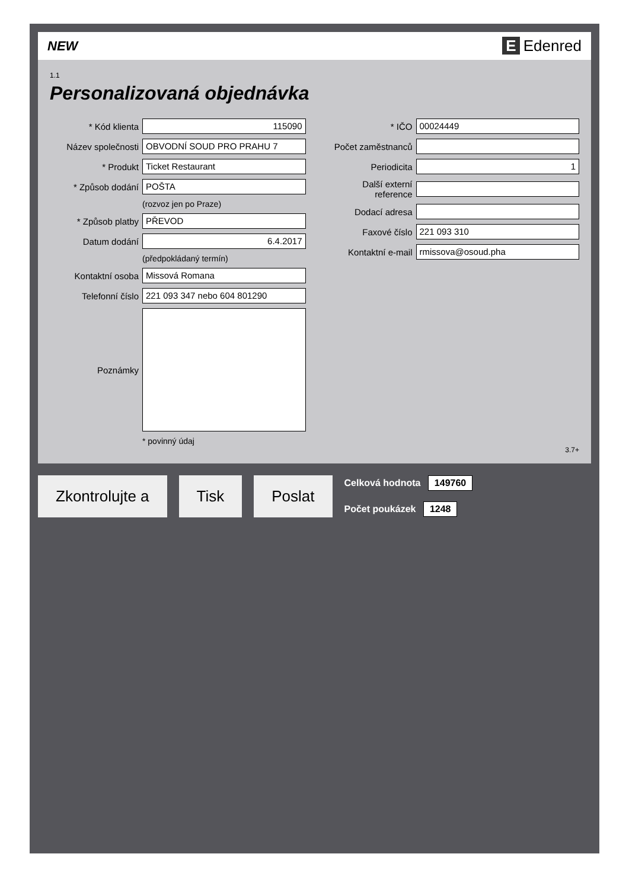NEW E Edenred
1.1
Personalizovaná objednávka
* Kód klienta 115090
Název společnosti OBVODNÍ SOUD PRO PRAHU 7
* Produkt Ticket Restaurant
* Způsob dodání POŠTA
(rozvoz jen po Praze)
* Způsob platby PŘEVOD
Datum dodání 6.4.2017
(předpokládaný termín)
Kontaktní osoba Missová Romana
Telefonní číslo 221 093 347 nebo 604 801290
Poznámky
* povinný údaj
* IČO 00024449
Počet zaměstnanců
Periodicita 1
Další externí reference
Dodací adresa
Faxové číslo 221 093 310
Kontaktní e-mail rmissova@osoud.pha
3.7+
Zkontrolujte a Tisk Poslat
Celková hodnota 149760
Počet poukázek 1248